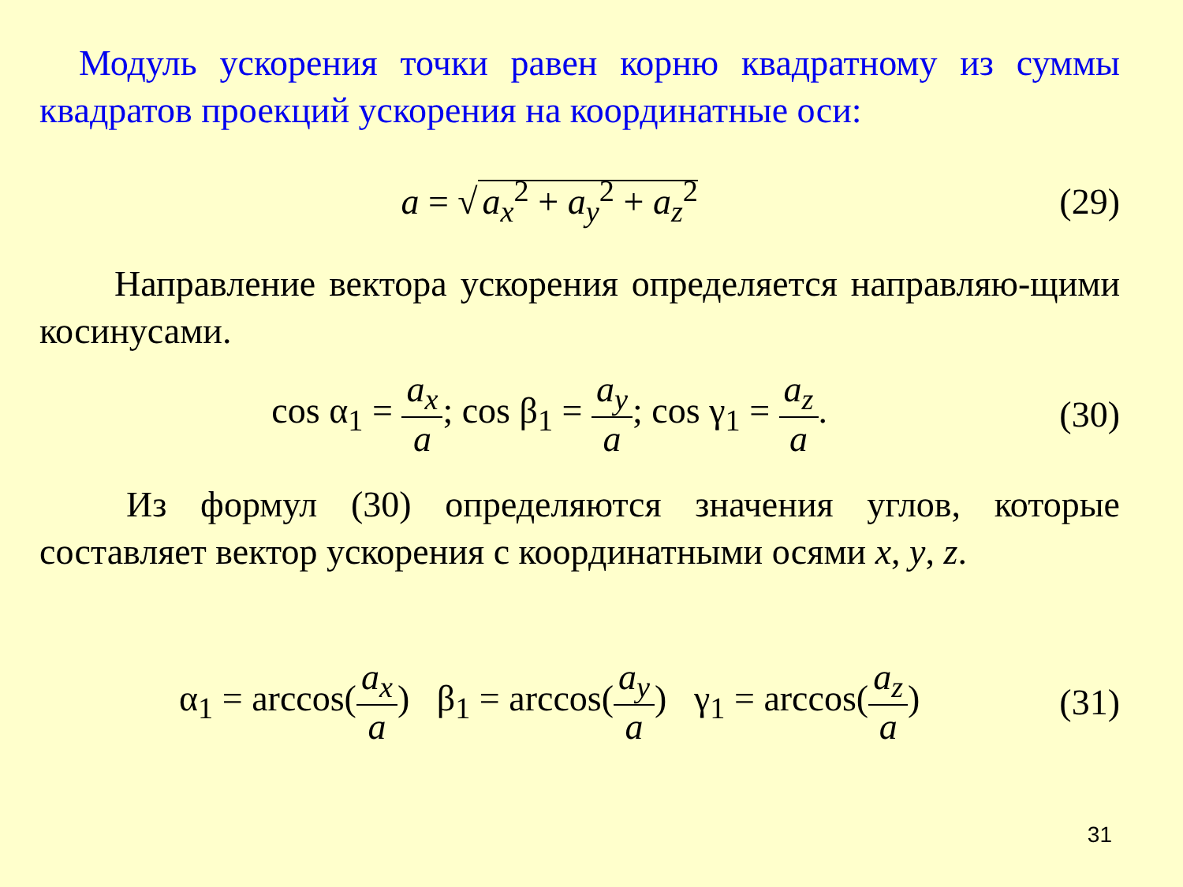Модуль ускорения точки равен корню квадратному из суммы квадратов проекций ускорения на координатные оси:
a = √ a<sub>x</sub><sup>2</sup> + a<sub>y</sub><sup>2</sup> + a<sub>z</sub><sup>2</sup> (29)
Направление вектора ускорения определяется направляю-щими косинусами.
cos α<sub>1</sub> = a<sub>x</sub> a; cos β<sub>1</sub> = a<sub>y</sub> a; cos γ<sub>1</sub> = a<sub>z</sub> a.
(30)
Из формул (30) определяются значения углов, которые составляет вектор ускорения с координатными осями x, y, z.
α<sub>1</sub> = arccos(a<sub>x</sub> a) β<sub>1</sub> = arccos(a<sub>y</sub> a) γ<sub>1</sub> = arccos(a<sub>z</sub> a)
(31)
31